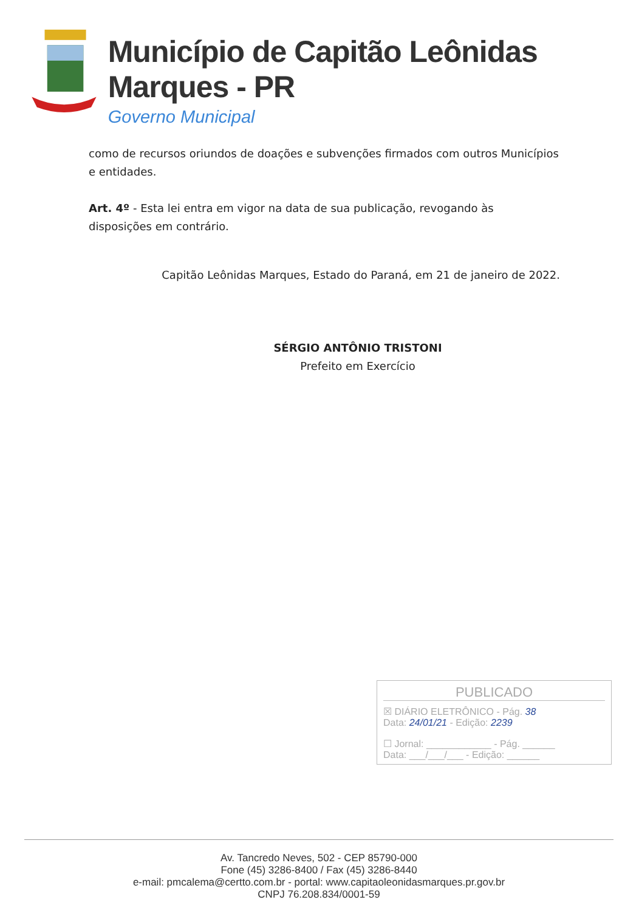Município de Capitão Leônidas Marques - PR
Governo Municipal
como de recursos oriundos de doações e subvenções firmados com outros Municípios e entidades.
Art. 4º - Esta lei entra em vigor na data de sua publicação, revogando às disposições em contrário.
Capitão Leônidas Marques, Estado do Paraná, em 21 de janeiro de 2022.
SÉRGIO ANTÔNIO TRISTONI
Prefeito em Exercício
PUBLICADO
☒ DIÁRIO ELETRÔNICO - Pág. 38
Data: 24/01/21 - Edição: 2239
☐ Jornal: ____________ - Pág. ______
Data: ___/___/___ - Edição: ______
Av. Tancredo Neves, 502 - CEP 85790-000
Fone (45) 3286-8400 / Fax (45) 3286-8440
e-mail: pmcalema@certto.com.br - portal: www.capitaoleonidasmarques.pr.gov.br
CNPJ 76.208.834/0001-59